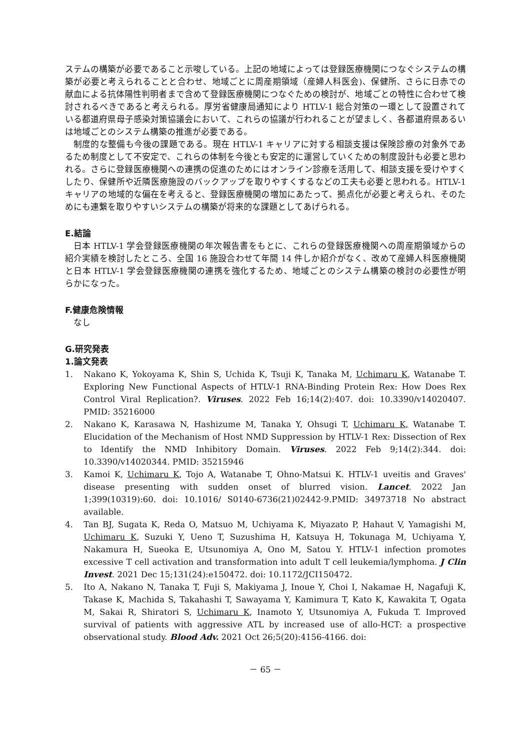ステムの構築が必要であること示唆している。上記の地域によっては登録医療機関につなぐシステムの構築が必要と考えられることと合わせ、地域ごとに周産期領域（産婦人科医会)、保健所、さらに日赤での献血による抗体陽性判明者まで含めて登録医療機関につなぐための検討が、地域ごとの特性に合わせて検討されるべきであると考えられる。厚労省健康局通知により HTLV-1 総合対策の一環として設置されている都道府県母子感染対策協議会において、これらの協議が行われることが望ましく、各都道府県あるいは地域ごとのシステム構築の推進が必要である。
制度的な整備も今後の課題である。現在 HTLV-1 キャリアに対する相談支援は保険診療の対象外であるため制度として不安定で、これらの体制を今後とも安定的に運営していくための制度設計も必要と思われる。さらに登録医療機関への連携の促進のためにはオンライン診療を活用して、相談支援を受けやすくしたり、保健所や近隣医療施設のバックアップを取りやすくするなどの工夫も必要と思われる。HTLV-1 キャリアの地域的な偏在を考えると、登録医療機関の増加にあたって、拠点化が必要と考えられ、そのためにも連繋を取りやすいシステムの構築が将来的な課題としてあげられる。
E.結論
日本 HTLV-1 学会登録医療機関の年次報告書をもとに、これらの登録医療機関への周産期領域からの紹介実績を検討したところ、全国 16 施設合わせて年間 14 件しか紹介がなく、改めて産婦人科医療機関と日本 HTLV-1 学会登録医療機関の連携を強化するため、地域ごとのシステム構築の検討の必要性が明らかになった。
F.健康危険情報
なし
G.研究発表
1.論文発表
1. Nakano K, Yokoyama K, Shin S, Uchida K, Tsuji K, Tanaka M, Uchimaru K, Watanabe T. Exploring New Functional Aspects of HTLV-1 RNA-Binding Protein Rex: How Does Rex Control Viral Replication?. Viruses. 2022 Feb 16;14(2):407. doi: 10.3390/v14020407. PMID: 35216000
2. Nakano K, Karasawa N, Hashizume M, Tanaka Y, Ohsugi T, Uchimaru K, Watanabe T. Elucidation of the Mechanism of Host NMD Suppression by HTLV-1 Rex: Dissection of Rex to Identify the NMD Inhibitory Domain. Viruses. 2022 Feb 9;14(2):344. doi: 10.3390/v14020344. PMID: 35215946
3. Kamoi K, Uchimaru K, Tojo A, Watanabe T, Ohno-Matsui K. HTLV-1 uveitis and Graves' disease presenting with sudden onset of blurred vision. Lancet. 2022 Jan 1;399(10319):60. doi: 10.1016/ S0140-6736(21)02442-9.PMID: 34973718 No abstract available.
4. Tan BJ, Sugata K, Reda O, Matsuo M, Uchiyama K, Miyazato P, Hahaut V, Yamagishi M, Uchimaru K, Suzuki Y, Ueno T, Suzushima H, Katsuya H, Tokunaga M, Uchiyama Y, Nakamura H, Sueoka E, Utsunomiya A, Ono M, Satou Y. HTLV-1 infection promotes excessive T cell activation and transformation into adult T cell leukemia/lymphoma. J Clin Invest. 2021 Dec 15;131(24):e150472. doi: 10.1172/JCI150472.
5. Ito A, Nakano N, Tanaka T, Fuji S, Makiyama J, Inoue Y, Choi I, Nakamae H, Nagafuji K, Takase K, Machida S, Takahashi T, Sawayama Y, Kamimura T, Kato K, Kawakita T, Ogata M, Sakai R, Shiratori S, Uchimaru K, Inamoto Y, Utsunomiya A, Fukuda T. Improved survival of patients with aggressive ATL by increased use of allo-HCT: a prospective observational study. Blood Adv. 2021 Oct 26;5(20):4156-4166. doi:
－ 65 －